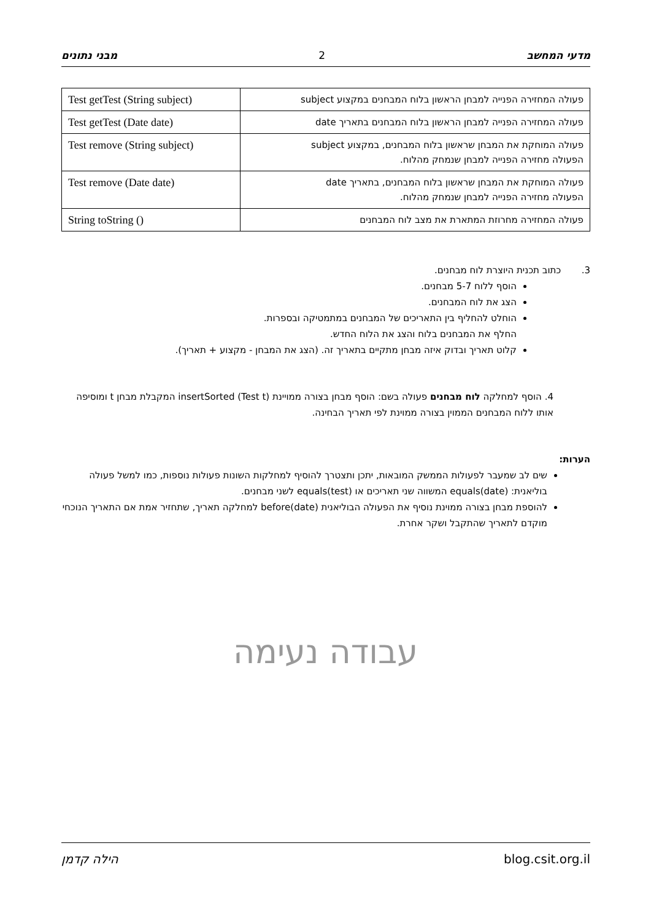מדעי המחשב 2 מבני נתונים
| פעולה המחזירה הפנייה למבחן הראשון בלוח המבחנים במקצוע subject | Test getTest (String subject) |
| פעולה המחזירה הפנייה למבחן הראשון בלוח המבחנים בתאריך date | Test getTest (Date date) |
| פעולה המוחקת את המבחן שראשון בלוח המבחנים, במקצוע subject הפעולה מחזירה הפנייה למבחן שנמחק מהלוח. | Test remove (String subject) |
| פעולה המוחקת את המבחן שראשון בלוח המבחנים, בתאריך date הפעולה מחזירה הפנייה למבחן שנמחק מהלוח. | Test remove (Date date) |
| פעולה המחזירה מחרוזת המתארת את מצב לוח המבחנים | String toString () |
3. כתוב תכנית היוצרת לוח מבחנים.
הוסף ללוח 5-7 מבחנים.
הצג את לוח המבחנים.
הוחלט להחליף בין התאריכים של המבחנים במתמטיקה ובספרות.
החלף את המבחנים בלוח והצג את הלוח החדש.
קלוט תאריך ובדוק איזה מבחן מתקיים בתאריך זה. (הצג את המבחן - מקצוע + תאריך).
4. הוסף למחלקה לוח מבחנים פעולה בשם: הוסף מבחן בצורה ממויינת insertSorted (Test t) המקבלת מבחן t ומוסיפה אותו ללוח המבחנים הממוין בצורה ממוינת לפי תאריך הבחינה.
הערות:
שים לב שמעבר לפעולות הממשק המובאות, יתכן ותצטרך להוסיף למחלקות השונות פעולות נוספות, כמו למשל פעולה בוליאנית: equals(date) המשווה שני תאריכים או equals(test) לשני מבחנים.
להוספת מבחן בצורה ממוינת נוסיף את הפעולה הבוליאנית before(date) למחלקה תאריך, שתחזיר אמת אם התאריך הנוכחי מוקדם לתאריך שהתקבל ושקר אחרת.
עבודה נעימה
blog.csit.org.il הילה קדמן